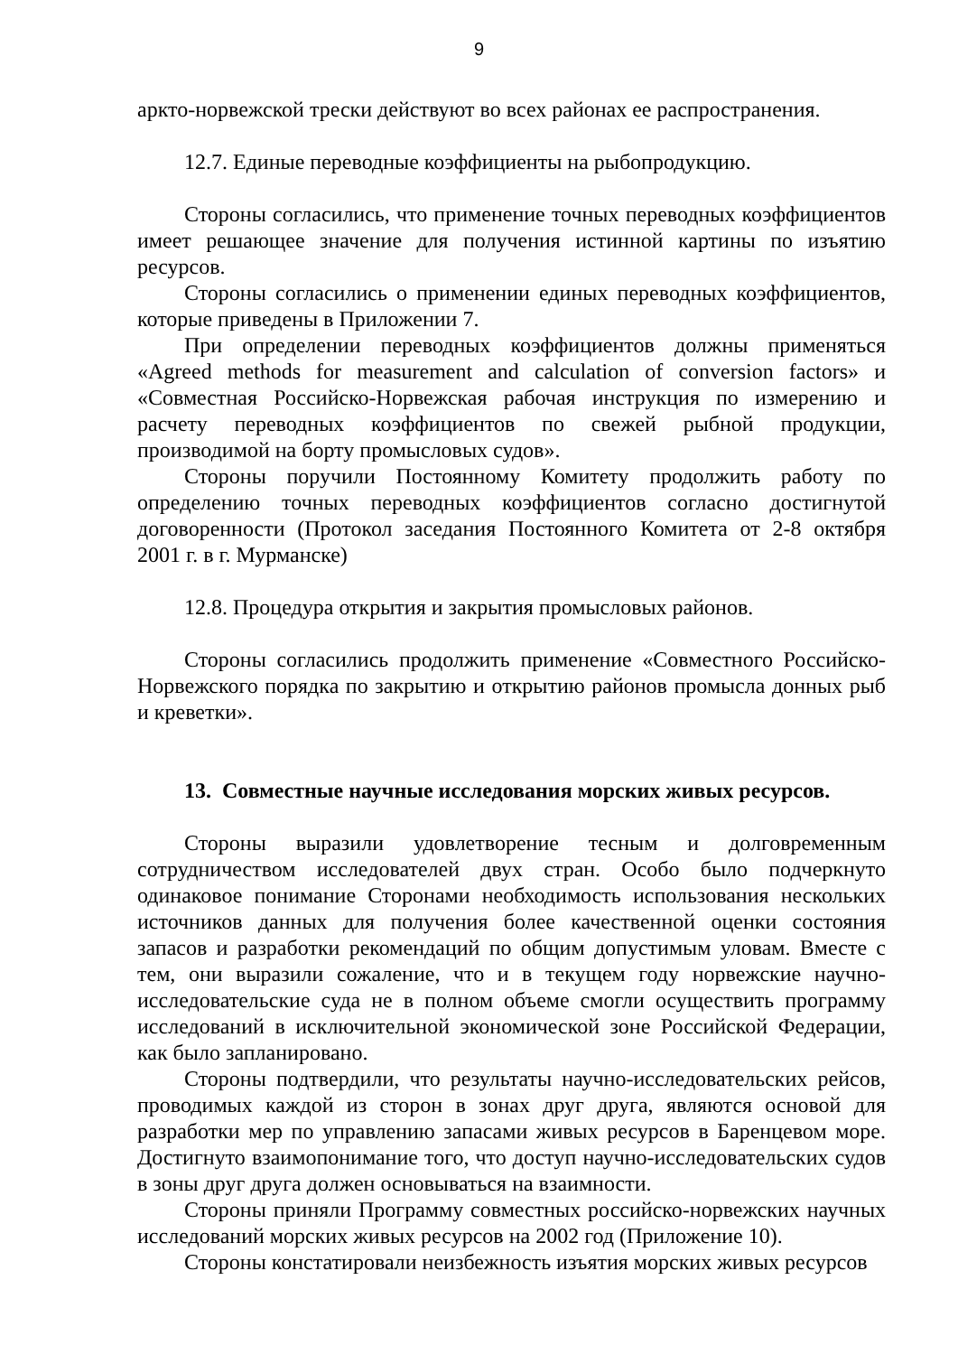9
аркто-норвежской трески действуют во всех районах ее распространения.
12.7. Единые переводные коэффициенты на рыбопродукцию.
Стороны согласились, что применение точных переводных коэффициентов имеет решающее значение для получения истинной картины по изъятию ресурсов.
Стороны согласились о применении единых переводных коэффициентов, которые приведены в Приложении 7.
При определении переводных коэффициентов должны применяться «Agreed methods for measurement and calculation of conversion factors» и «Совместная Российско-Норвежская рабочая инструкция по измерению и расчету переводных коэффициентов по свежей рыбной продукции, производимой на борту промысловых судов».
Стороны поручили Постоянному Комитету продолжить работу по определению точных переводных коэффициентов согласно достигнутой договоренности (Протокол заседания Постоянного Комитета от 2-8 октября 2001 г. в г. Мурманске)
12.8. Процедура открытия и закрытия промысловых районов.
Стороны согласились продолжить применение «Совместного Российско-Норвежского порядка по закрытию и открытию районов промысла донных рыб и креветки».
13. Совместные научные исследования морских живых ресурсов.
Стороны выразили удовлетворение тесным и долговременным сотрудничеством исследователей двух стран. Особо было подчеркнуто одинаковое понимание Сторонами необходимость использования нескольких источников данных для получения более качественной оценки состояния запасов и разработки рекомендаций по общим допустимым уловам. Вместе с тем, они выразили сожаление, что и в текущем году норвежские научно-исследовательские суда не в полном объеме смогли осуществить программу исследований в исключительной экономической зоне Российской Федерации, как было запланировано.
Стороны подтвердили, что результаты научно-исследовательских рейсов, проводимых каждой из сторон в зонах друг друга, являются основой для разработки мер по управлению запасами живых ресурсов в Баренцевом море. Достигнуто взаимопонимание того, что доступ научно-исследовательских судов в зоны друг друга должен основываться на взаимности.
Стороны приняли Программу совместных российско-норвежских научных исследований морских живых ресурсов на 2002 год (Приложение 10).
Стороны констатировали неизбежность изъятия морских живых ресурсов